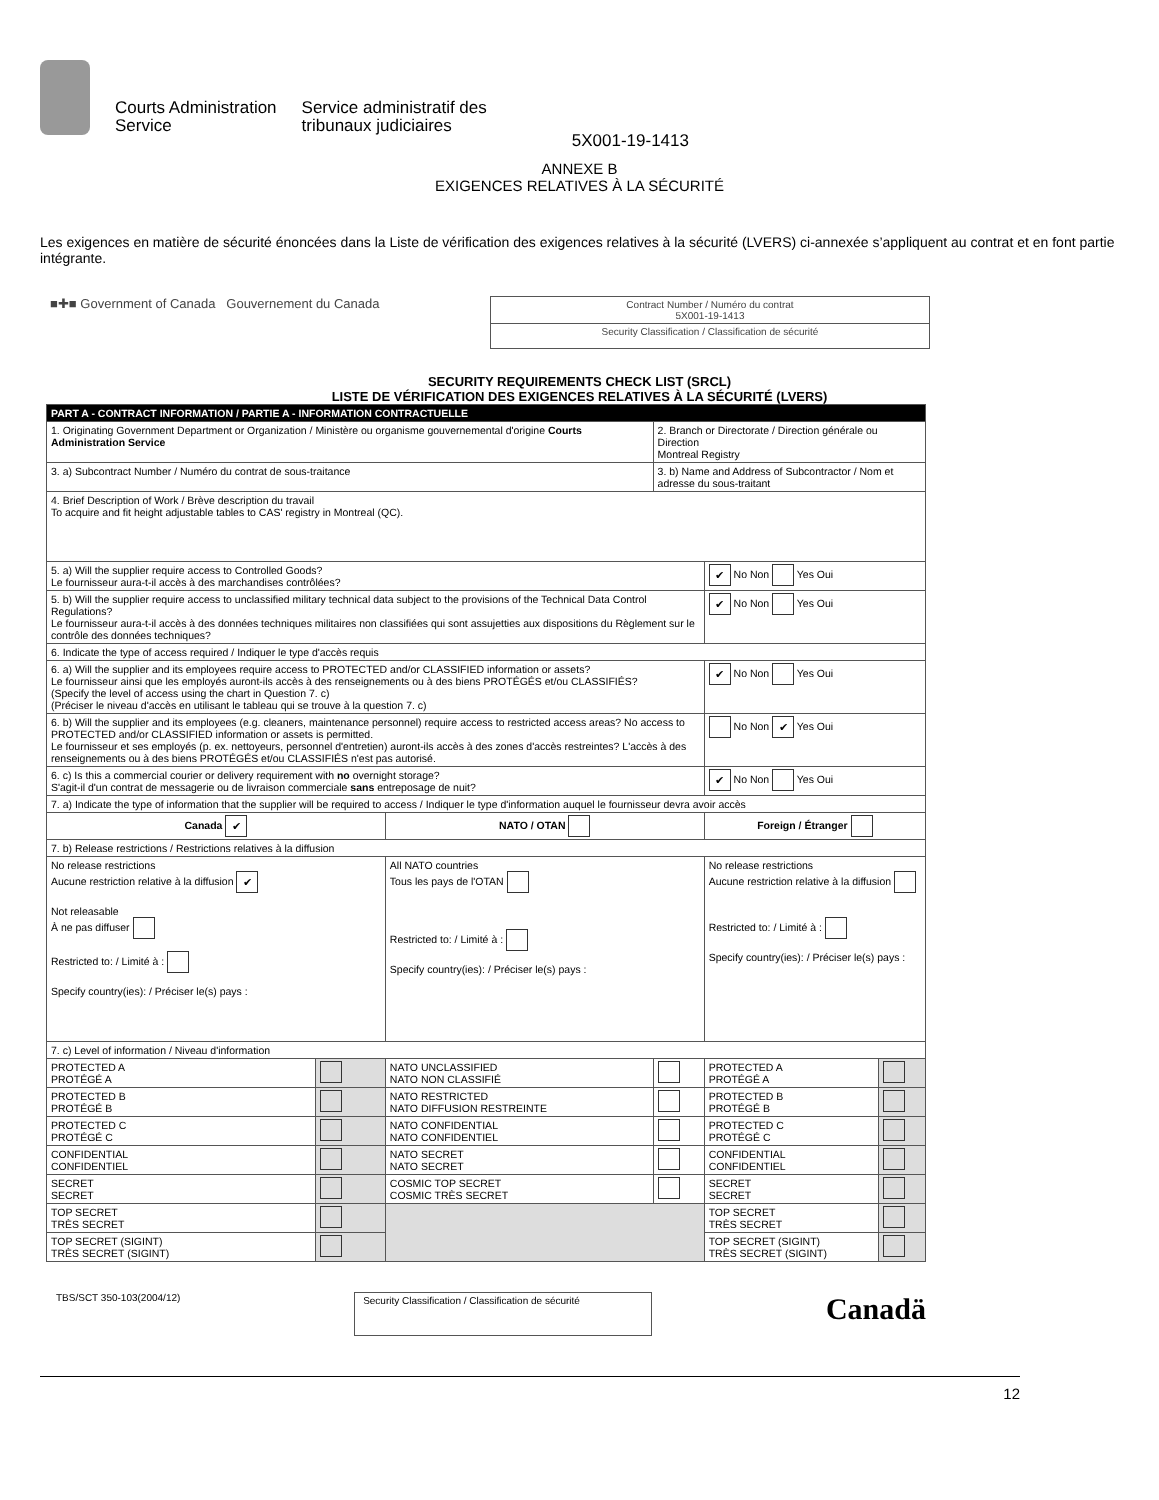Courts Administration
Service
Service administratif des
tribunaux judiciaires
5X001-19-1413
ANNEXE B
EXIGENCES RELATIVES À LA SÉCURITÉ
Les exigences en matière de sécurité énoncées dans la Liste de vérification des exigences relatives à la sécurité (LVERS) ci-annexée s’appliquent au contrat et en font partie intégrante.
■✚■ Government of Canada Gouvernement du Canada
| Contract Number / Numéro du contrat 5X001-19-1413 |
| Security Classification / Classification de sécurité |
SECURITY REQUIREMENTS CHECK LIST (SRCL)
LISTE DE VÉRIFICATION DES EXIGENCES RELATIVES À LA SÉCURITÉ (LVERS)
| PART A - CONTRACT INFORMATION / PARTIE A - INFORMATION CONTRACTUELLE | | | | | |
| 1. Originating Government Department or Organization / Ministère ou organisme gouvernemental d'origine Courts Administration Service | | | 2. Branch or Directorate / Direction générale ou Direction Montreal Registry | | |
| 3. a) Subcontract Number / Numéro du contrat de sous-traitance | | | 3. b) Name and Address of Subcontractor / Nom et adresse du sous-traitant | | |
| 4. Brief Description of Work / Brève description du travail To acquire and fit height adjustable tables to CAS' registry in Montreal (QC). | | | | | |
| 5. a) Will the supplier require access to Controlled Goods? Le fournisseur aura-t-il accès à des marchandises contrôlées? | | | | ✔ No Non Yes Oui | |
| 5. b) Will the supplier require access to unclassified military technical data subject to the provisions of the Technical Data Control Regulations? Le fournisseur aura-t-il accès à des données techniques militaires non classifiées qui sont assujetties aux dispositions du Règlement sur le contrôle des données techniques? | | | | ✔ No Non Yes Oui | |
| 6. Indicate the type of access required / Indiquer le type d'accès requis | | | | | |
| 6. a) Will the supplier and its employees require access to PROTECTED and/or CLASSIFIED information or assets? Le fournisseur ainsi que les employés auront-ils accès à des renseignements ou à des biens PROTÉGÉS et/ou CLASSIFIÉS? (Specify the level of access using the chart in Question 7. c) (Préciser le niveau d'accès en utilisant le tableau qui se trouve à la question 7. c) | | | | ✔ No Non Yes Oui | |
| 6. b) Will the supplier and its employees (e.g. cleaners, maintenance personnel) require access to restricted access areas? No access to PROTECTED and/or CLASSIFIED information or assets is permitted. Le fournisseur et ses employés (p. ex. nettoyeurs, personnel d'entretien) auront-ils accès à des zones d'accès restreintes? L'accès à des renseignements ou à des biens PROTÉGÉS et/ou CLASSIFIÉS n'est pas autorisé. | | | | No Non ✔ Yes Oui | |
| 6. c) Is this a commercial courier or delivery requirement with no overnight storage? S'agit-il d'un contrat de messagerie ou de livraison commerciale sans entreposage de nuit? | | | | ✔ No Non Yes Oui | |
| 7. a) Indicate the type of information that the supplier will be required to access / Indiquer le type d'information auquel le fournisseur devra avoir accès | | | | | |
| Canada ✔ | | NATO / OTAN | | Foreign / Étranger | |
| 7. b) Release restrictions / Restrictions relatives à la diffusion | | | | | |
| No release restrictions Aucune restriction relative à la diffusion ✔ Not releasable À ne pas diffuser Restricted to: / Limité à : Specify country(ies): / Préciser le(s) pays : | | All NATO countries Tous les pays de l'OTAN Restricted to: / Limité à : Specify country(ies): / Préciser le(s) pays : | | No release restrictions Aucune restriction relative à la diffusion Restricted to: / Limité à : Specify country(ies): / Préciser le(s) pays : | |
| 7. c) Level of information / Niveau d'information | | | | | |
| PROTECTED A PROTÉGÉ A | | NATO UNCLASSIFIED NATO NON CLASSIFIÉ | | PROTECTED A PROTÉGÉ A | |
| PROTECTED B PROTÉGÉ B | | NATO RESTRICTED NATO DIFFUSION RESTREINTE | | PROTECTED B PROTÉGÉ B | |
| PROTECTED C PROTÉGÉ C | | NATO CONFIDENTIAL NATO CONFIDENTIEL | | PROTECTED C PROTÉGÉ C | |
| CONFIDENTIAL CONFIDENTIEL | | NATO SECRET NATO SECRET | | CONFIDENTIAL CONFIDENTIEL | |
| SECRET SECRET | | COSMIC TOP SECRET COSMIC TRÈS SECRET | | SECRET SECRET | |
| TOP SECRET TRÈS SECRET | | | | TOP SECRET TRÈS SECRET | |
| TOP SECRET (SIGINT) TRÈS SECRET (SIGINT) | | | | TOP SECRET (SIGINT) TRÈS SECRET (SIGINT) | |
TBS/SCT 350-103(2004/12)
Security Classification / Classification de sécurité
Canadä
12